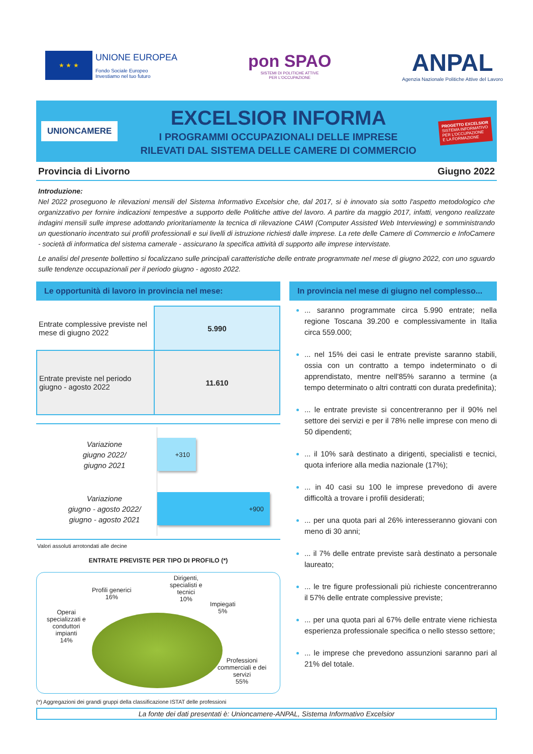★ ★ ★
UNIONE EUROPEA
Fondo Sociale Europeo
Investiamo nel tuo futuro
pon SPAO
SISTEMI DI POLITICHE ATTIVE
PER L'OCCUPAZIONE
ANPAL
Agenzia Nazionale Politiche Attive del Lavoro
UNIONCAMERE
EXCELSIOR INFORMA
I PROGRAMMI OCCUPAZIONALI DELLE IMPRESE
RILEVATI DAL SISTEMA DELLE CAMERE DI COMMERCIO
PROGETTO EXCELSIOR
SISTEMA INFORMATIVO
PER L'OCCUPAZIONE
E LA FORMAZIONE
Provincia di Livorno Giugno 2022
Introduzione:
Nel 2022 proseguono le rilevazioni mensili del Sistema Informativo Excelsior che, dal 2017, si è innovato sia sotto l'aspetto metodologico che organizzativo per fornire indicazioni tempestive a supporto delle Politiche attive del lavoro. A partire da maggio 2017, infatti, vengono realizzate indagini mensili sulle imprese adottando prioritariamente la tecnica di rilevazione CAWI (Computer Assisted Web Interviewing) e somministrando un questionario incentrato sui profili professionali e sui livelli di istruzione richiesti dalle imprese. La rete delle Camere di Commercio e InfoCamere - società di informatica del sistema camerale - assicurano la specifica attività di supporto alle imprese intervistate.
Le analisi del presente bollettino si focalizzano sulle principali caratteristiche delle entrate programmate nel mese di giugno 2022, con uno sguardo sulle tendenze occupazionali per il periodo giugno - agosto 2022.
Le opportunità di lavoro in provincia nel mese:
| Entrate complessive previste nel mese di giugno 2022 | 5.990 |
| Entrate previste nel periodo giugno - agosto 2022 | 11.610 |
Variazione
giugno 2022/
giugno 2021
+310
Variazione
giugno - agosto 2022/
giugno - agosto 2021
+900
Valori assoluti arrotondati alle decine
ENTRATE PREVISTE PER TIPO DI PROFILO (*)
Profili generici
16%
Dirigenti,
specialisti e
tecnici
10%
Impiegati
5%
Operai
specializzati e
conduttori
impianti
14%
Professioni
commerciali e dei
servizi
55%
(*) Aggregazioni dei grandi gruppi della classificazione ISTAT delle professioni
In provincia nel mese di giugno nel complesso...
... saranno programmate circa 5.990 entrate; nella regione Toscana 39.200 e complessivamente in Italia circa 559.000;
... nel 15% dei casi le entrate previste saranno stabili, ossia con un contratto a tempo indeterminato o di apprendistato, mentre nell'85% saranno a termine (a tempo determinato o altri contratti con durata predefinita);
... le entrate previste si concentreranno per il 90% nel settore dei servizi e per il 78% nelle imprese con meno di 50 dipendenti;
... il 10% sarà destinato a dirigenti, specialisti e tecnici, quota inferiore alla media nazionale (17%);
... in 40 casi su 100 le imprese prevedono di avere difficoltà a trovare i profili desiderati;
... per una quota pari al 26% interesseranno giovani con meno di 30 anni;
... il 7% delle entrate previste sarà destinato a personale laureato;
... le tre figure professionali più richieste concentreranno il 57% delle entrate complessive previste;
... per una quota pari al 67% delle entrate viene richiesta esperienza professionale specifica o nello stesso settore;
... le imprese che prevedono assunzioni saranno pari al 21% del totale.
La fonte dei dati presentati è: Unioncamere-ANPAL, Sistema Informativo Excelsior